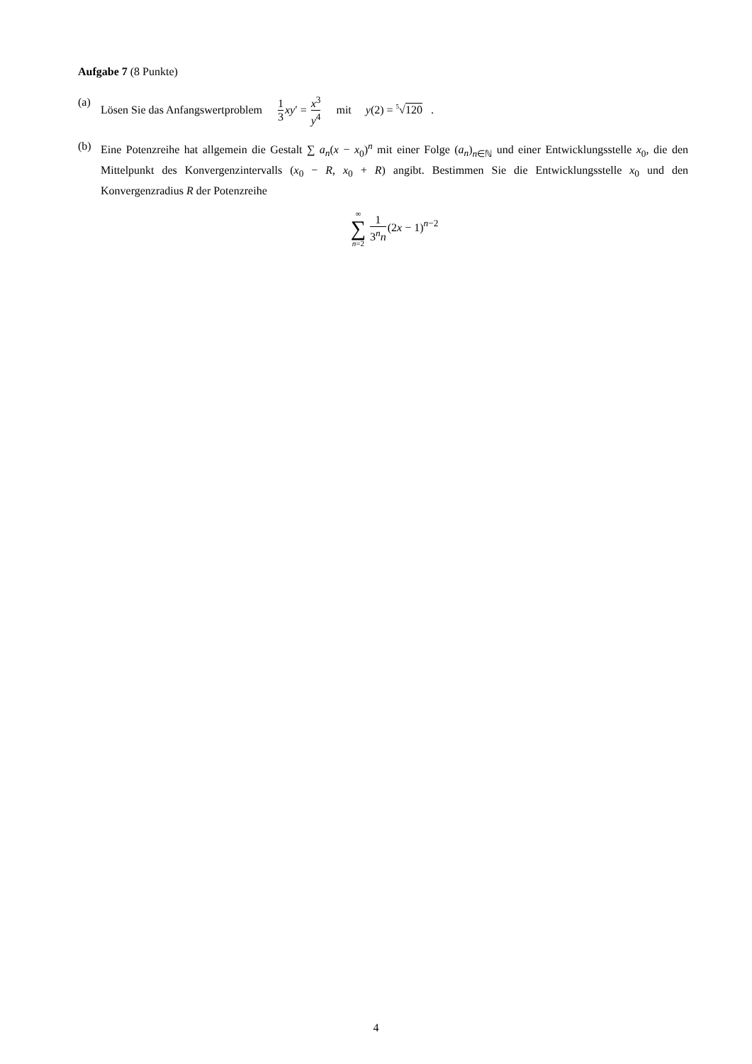Aufgabe 7 (8 Punkte)
(a) Lösen Sie das Anfangswertproblem 1 3 xy′ = x<sup>3</sup> y<sup>4</sup> mit y(2) = <sup>5</sup>√120 .
(b) Eine Potenzreihe hat allgemein die Gestalt ∑ a<sub>n</sub>(x − x<sub>0</sub>)<sup>n</sup> mit einer Folge (a<sub>n</sub>)<sub>n∈ℕ</sub> und einer Entwicklungsstelle x<sub>0</sub>, die den Mittelpunkt des Konvergenzintervalls (x<sub>0</sub> − R, x<sub>0</sub> + R) angibt. Bestimmen Sie die Entwicklungsstelle x<sub>0</sub> und den Konvergenzradius R der Potenzreihe
∞
∑
n=2 1 3<sup>n</sup>n(2x − 1)<sup>n−2</sup>
4